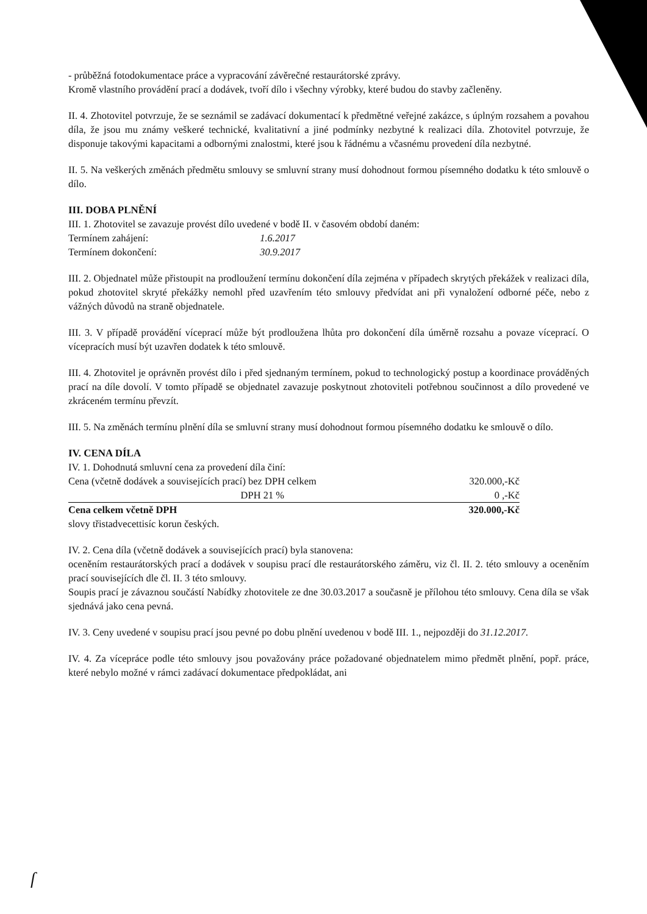- průběžná fotodokumentace práce a vypracování závěrečné restaurátorské zprávy.
Kromě vlastního provádění prací a dodávek, tvoří dílo i všechny výrobky, které budou do stavby začleněny.
II. 4. Zhotovitel potvrzuje, že se seznámil se zadávací dokumentací k předmětné veřejné zakázce, s úplným rozsahem a povahou díla, že jsou mu známy veškeré technické, kvalitativní a jiné podmínky nezbytné k realizaci díla. Zhotovitel potvrzuje, že disponuje takovými kapacitami a odbornými znalostmi, které jsou k řádnému a včasnému provedení díla nezbytné.
II. 5. Na veškerých změnách předmětu smlouvy se smluvní strany musí dohodnout formou písemného dodatku k této smlouvě o dílo.
III. DOBA PLNĚNÍ
III. 1. Zhotovitel se zavazuje provést dílo uvedené v bodě II. v časovém období daném:
Termínem zahájení: 1.6.2017
Termínem dokončení: 30.9.2017
III. 2. Objednatel může přistoupit na prodloužení termínu dokončení díla zejména v případech skrytých překážek v realizaci díla, pokud zhotovitel skryté překážky nemohl před uzavřením této smlouvy předvídat ani při vynaložení odborné péče, nebo z vážných důvodů na straně objednatele.
III. 3. V případě provádění víceprací může být prodloužena lhůta pro dokončení díla úměrně rozsahu a povaze víceprací. O vícepracích musí být uzavřen dodatek k této smlouvě.
III. 4. Zhotovitel je oprávněn provést dílo i před sjednaným termínem, pokud to technologický postup a koordinace prováděných prací na díle dovolí. V tomto případě se objednatel zavazuje poskytnout zhotoviteli potřebnou součinnost a dílo provedené ve zkráceném termínu převzít.
III. 5. Na změnách termínu plnění díla se smluvní strany musí dohodnout formou písemného dodatku ke smlouvě o dílo.
IV. CENA DÍLA
IV. 1. Dohodnutá smluvní cena za provedení díla činí:
| Cena (včetně dodávek a souvisejících prací) bez DPH celkem | 320.000,-Kč |
| DPH 21 % | 0 ,-Kč |
| Cena celkem včetně DPH | 320.000,-Kč |
slovy třistadvecettisíc korun českých.
IV. 2. Cena díla (včetně dodávek a souvisejících prací) byla stanovena:
oceněním restaurátorských prací a dodávek v soupisu prací dle restaurátorského záměru, viz čl. II. 2. této smlouvy a oceněním prací souvisejících dle čl. II. 3 této smlouvy.
Soupis prací je závaznou součástí Nabídky zhotovitele ze dne 30.03.2017 a současně je přílohou této smlouvy. Cena díla se však sjednává jako cena pevná.
IV. 3. Ceny uvedené v soupisu prací jsou pevné po dobu plnění uvedenou v bodě III. 1., nejpozději do 31.12.2017.
IV. 4. Za vícepráce podle této smlouvy jsou považovány práce požadované objednatelem mimo předmět plnění, popř. práce, které nebylo možné v rámci zadávací dokumentace předpokládat, ani
ſ